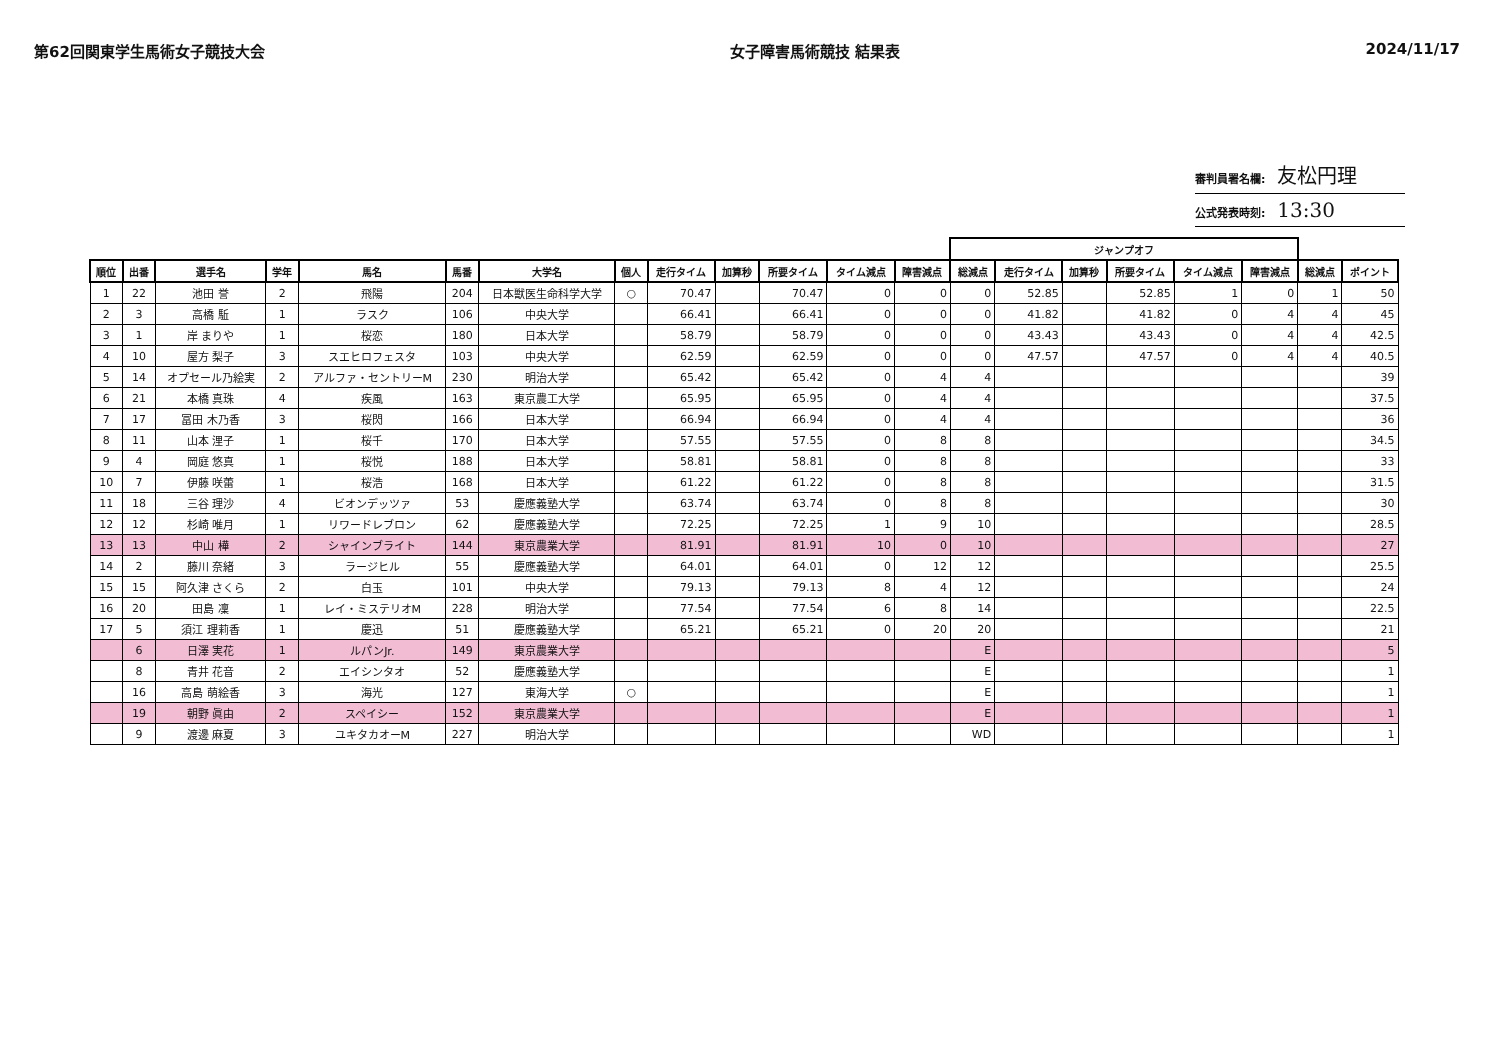第62回関東学生馬術女子競技大会 女子障害馬術競技 結果表 2024/11/17
審判員署名欄: 友松円理
公式発表時刻: 13:30
| | | | | | | | | | | | | | ジャンプオフ | | | | | | | |
| --- | --- | --- | --- | --- | --- | --- | --- | --- | --- | --- | --- | --- | --- | --- | --- | --- | --- | --- | --- | --- |
| 順位 | 出番 | 選手名 | 学年 | 馬名 | 馬番 | 大学名 | 個人 | 走行タイム | 加算秒 | 所要タイム | タイム減点 | 障害減点 | 総減点 | 走行タイム | 加算秒 | 所要タイム | タイム減点 | 障害減点 | 総減点 | ポイント |
| 1 | 22 | 池田 誉 | 2 | 飛陽 | 204 | 日本獣医生命科学大学 | ○ | 70.47 | | 70.47 | 0 | 0 | 0 | 52.85 | | 52.85 | 1 | 0 | 1 | 50 |
| 2 | 3 | 高橋 駈 | 1 | ラスク | 106 | 中央大学 | | 66.41 | | 66.41 | 0 | 0 | 0 | 41.82 | | 41.82 | 0 | 4 | 4 | 45 |
| 3 | 1 | 岸 まりや | 1 | 桜恋 | 180 | 日本大学 | | 58.79 | | 58.79 | 0 | 0 | 0 | 43.43 | | 43.43 | 0 | 4 | 4 | 42.5 |
| 4 | 10 | 屋方 梨子 | 3 | スエヒロフェスタ | 103 | 中央大学 | | 62.59 | | 62.59 | 0 | 0 | 0 | 47.57 | | 47.57 | 0 | 4 | 4 | 40.5 |
| 5 | 14 | オプセール乃絵実 | 2 | アルファ・セントリーM | 230 | 明治大学 | | 65.42 | | 65.42 | 0 | 4 | 4 | | | | | | | 39 |
| 6 | 21 | 本橋 真珠 | 4 | 疾風 | 163 | 東京農工大学 | | 65.95 | | 65.95 | 0 | 4 | 4 | | | | | | | 37.5 |
| 7 | 17 | 冨田 木乃香 | 3 | 桜閃 | 166 | 日本大学 | | 66.94 | | 66.94 | 0 | 4 | 4 | | | | | | | 36 |
| 8 | 11 | 山本 浬子 | 1 | 桜千 | 170 | 日本大学 | | 57.55 | | 57.55 | 0 | 8 | 8 | | | | | | | 34.5 |
| 9 | 4 | 岡庭 悠真 | 1 | 桜悦 | 188 | 日本大学 | | 58.81 | | 58.81 | 0 | 8 | 8 | | | | | | | 33 |
| 10 | 7 | 伊藤 咲蕾 | 1 | 桜浩 | 168 | 日本大学 | | 61.22 | | 61.22 | 0 | 8 | 8 | | | | | | | 31.5 |
| 11 | 18 | 三谷 理沙 | 4 | ビオンデッツァ | 53 | 慶應義塾大学 | | 63.74 | | 63.74 | 0 | 8 | 8 | | | | | | | 30 |
| 12 | 12 | 杉崎 唯月 | 1 | リワードレブロン | 62 | 慶應義塾大学 | | 72.25 | | 72.25 | 1 | 9 | 10 | | | | | | | 28.5 |
| 13 | 13 | 中山 樺 | 2 | シャインブライト | 144 | 東京農業大学 | | 81.91 | | 81.91 | 10 | 0 | 10 | | | | | | | 27 |
| 14 | 2 | 藤川 奈緒 | 3 | ラージヒル | 55 | 慶應義塾大学 | | 64.01 | | 64.01 | 0 | 12 | 12 | | | | | | | 25.5 |
| 15 | 15 | 阿久津 さくら | 2 | 白玉 | 101 | 中央大学 | | 79.13 | | 79.13 | 8 | 4 | 12 | | | | | | | 24 |
| 16 | 20 | 田島 凜 | 1 | レイ・ミステリオM | 228 | 明治大学 | | 77.54 | | 77.54 | 6 | 8 | 14 | | | | | | | 22.5 |
| 17 | 5 | 須江 理莉香 | 1 | 慶迅 | 51 | 慶應義塾大学 | | 65.21 | | 65.21 | 0 | 20 | 20 | | | | | | | 21 |
| | 6 | 日澤 実花 | 1 | ルパンJr. | 149 | 東京農業大学 | | | | | | | E | | | | | | | 5 |
| | 8 | 青井 花音 | 2 | エイシンタオ | 52 | 慶應義塾大学 | | | | | | | E | | | | | | | 1 |
| | 16 | 高島 萌絵香 | 3 | 海光 | 127 | 東海大学 | ○ | | | | | | E | | | | | | | 1 |
| | 19 | 朝野 眞由 | 2 | スペイシー | 152 | 東京農業大学 | | | | | | | E | | | | | | | 1 |
| | 9 | 渡邊 麻夏 | 3 | ユキタカオーM | 227 | 明治大学 | | | | | | | WD | | | | | | | 1 |